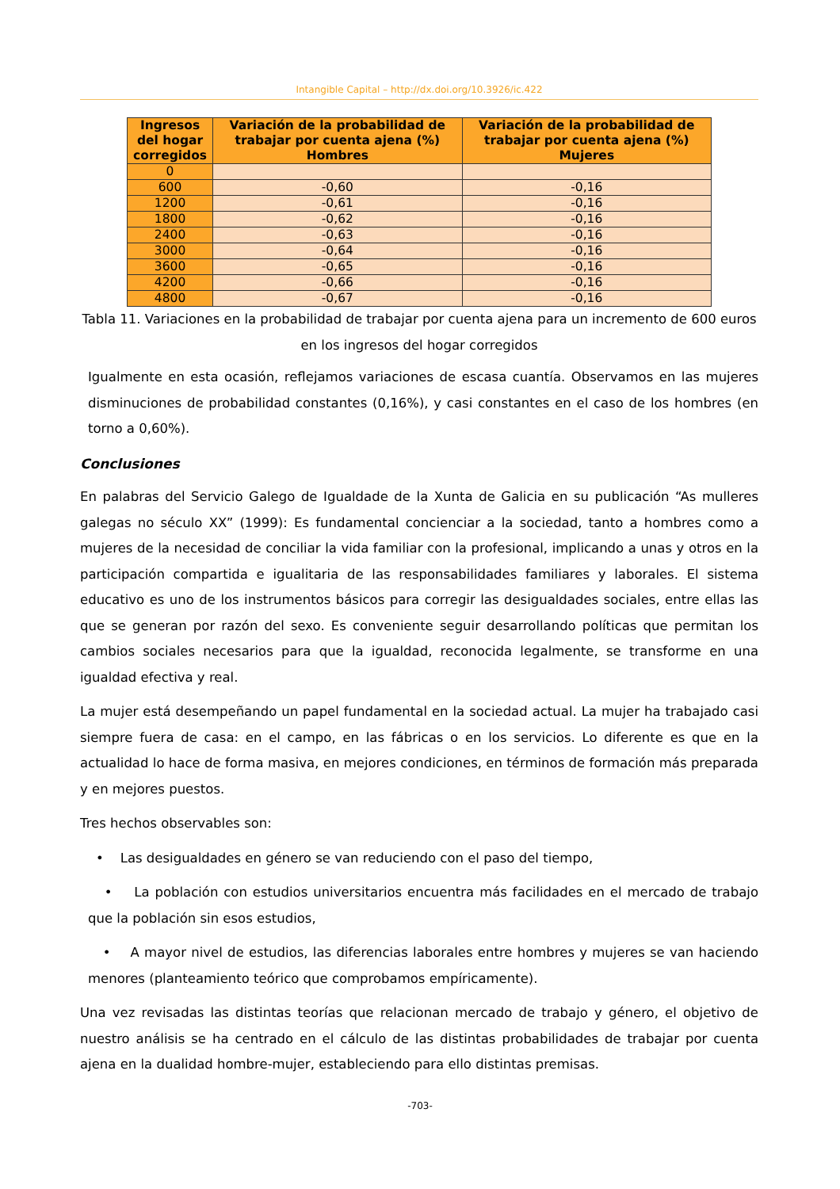Intangible Capital – http://dx.doi.org/10.3926/ic.422
| Ingresos del hogar corregidos | Variación de la probabilidad de trabajar por cuenta ajena (%) Hombres | Variación de la probabilidad de trabajar por cuenta ajena (%) Mujeres |
| --- | --- | --- |
| 0 | | |
| 600 | -0,60 | -0,16 |
| 1200 | -0,61 | -0,16 |
| 1800 | -0,62 | -0,16 |
| 2400 | -0,63 | -0,16 |
| 3000 | -0,64 | -0,16 |
| 3600 | -0,65 | -0,16 |
| 4200 | -0,66 | -0,16 |
| 4800 | -0,67 | -0,16 |
Tabla 11. Variaciones en la probabilidad de trabajar por cuenta ajena para un incremento de 600 euros en los ingresos del hogar corregidos
Igualmente en esta ocasión, reflejamos variaciones de escasa cuantía. Observamos en las mujeres disminuciones de probabilidad constantes (0,16%), y casi constantes en el caso de los hombres (en torno a 0,60%).
Conclusiones
En palabras del Servicio Galego de Igualdade de la Xunta de Galicia en su publicación “As mulleres galegas no século XX” (1999): Es fundamental concienciar a la sociedad, tanto a hombres como a mujeres de la necesidad de conciliar la vida familiar con la profesional, implicando a unas y otros en la participación compartida e igualitaria de las responsabilidades familiares y laborales. El sistema educativo es uno de los instrumentos básicos para corregir las desigualdades sociales, entre ellas las que se generan por razón del sexo. Es conveniente seguir desarrollando políticas que permitan los cambios sociales necesarios para que la igualdad, reconocida legalmente, se transforme en una igualdad efectiva y real.
La mujer está desempeñando un papel fundamental en la sociedad actual. La mujer ha trabajado casi siempre fuera de casa: en el campo, en las fábricas o en los servicios. Lo diferente es que en la actualidad lo hace de forma masiva, en mejores condiciones, en términos de formación más preparada y en mejores puestos.
Tres hechos observables son:
• Las desigualdades en género se van reduciendo con el paso del tiempo,
• La población con estudios universitarios encuentra más facilidades en el mercado de trabajo que la población sin esos estudios,
• A mayor nivel de estudios, las diferencias laborales entre hombres y mujeres se van haciendo menores (planteamiento teórico que comprobamos empíricamente).
Una vez revisadas las distintas teorías que relacionan mercado de trabajo y género, el objetivo de nuestro análisis se ha centrado en el cálculo de las distintas probabilidades de trabajar por cuenta ajena en la dualidad hombre-mujer, estableciendo para ello distintas premisas.
-703-